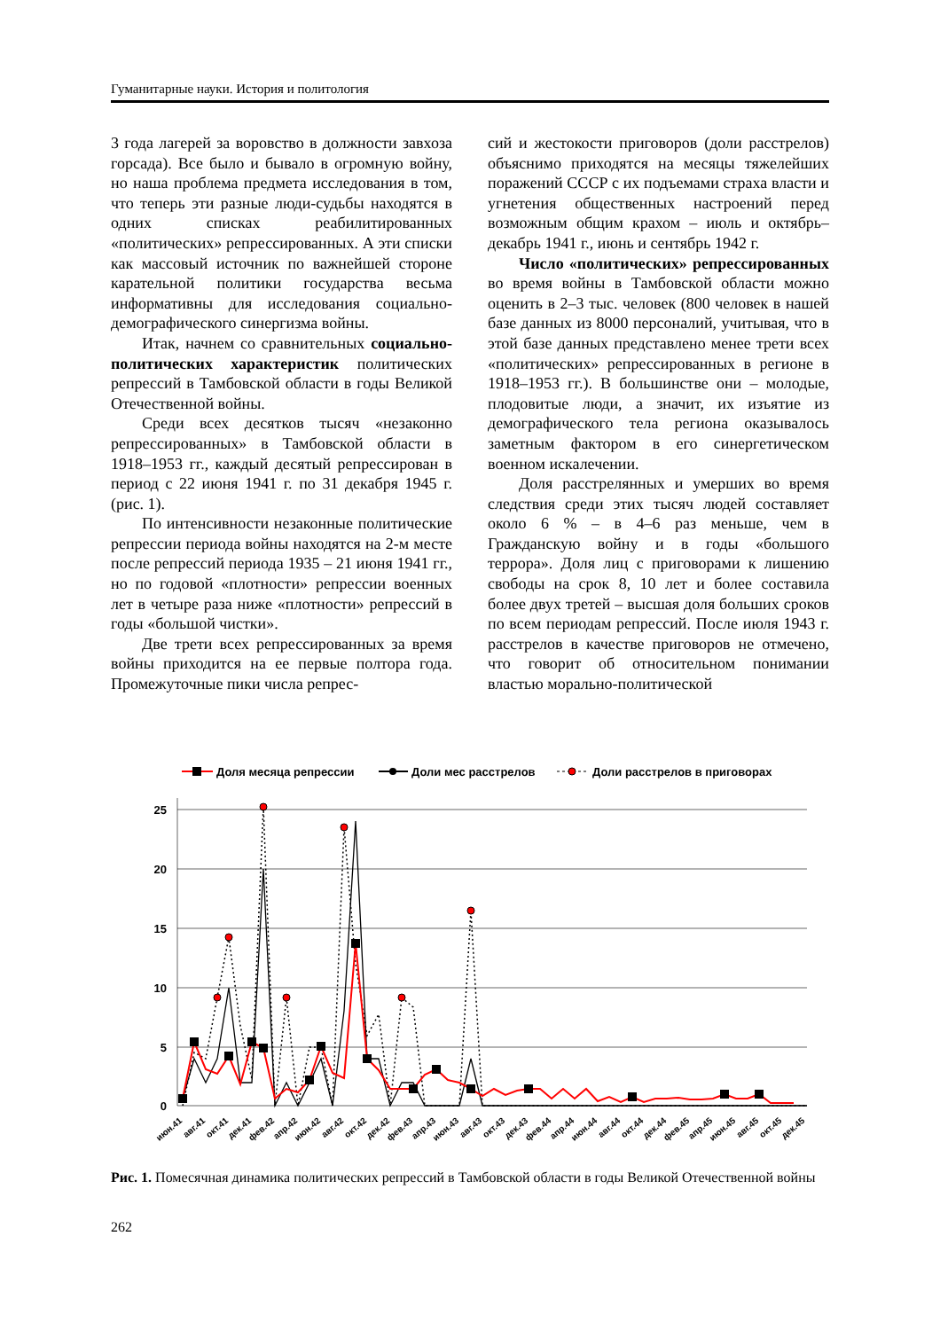Гуманитарные науки. История и политология
3 года лагерей за воровство в должности завхоза горсада). Все было и бывало в огромную войну, но наша проблема предмета исследования в том, что теперь эти разные люди-судьбы находятся в одних списках реабилитированных «политических» репрессированных. А эти списки как массовый источник по важнейшей стороне карательной политики государства весьма информативны для исследования социально-демографического синергизма войны.
Итак, начнем со сравнительных социально-политических характеристик политических репрессий в Тамбовской области в годы Великой Отечественной войны.
Среди всех десятков тысяч «незаконно репрессированных» в Тамбовской области в 1918–1953 гг., каждый десятый репрессирован в период с 22 июня 1941 г. по 31 декабря 1945 г. (рис. 1).
По интенсивности незаконные политические репрессии периода войны находятся на 2-м месте после репрессий периода 1935 – 21 июня 1941 гг., но по годовой «плотности» репрессии военных лет в четыре раза ниже «плотности» репрессий в годы «большой чистки».
Две трети всех репрессированных за время войны приходится на ее первые полтора года. Промежуточные пики числа репрес-
сий и жестокости приговоров (доли расстрелов) объяснимо приходятся на месяцы тяжелейших поражений СССР с их подъемами страха власти и угнетения общественных настроений перед возможным общим крахом – июль и октябрь–декабрь 1941 г., июнь и сентябрь 1942 г.
Число «политических» репрессированных во время войны в Тамбовской области можно оценить в 2–3 тыс. человек (800 человек в нашей базе данных из 8000 персоналий, учитывая, что в этой базе данных представлено менее трети всех «политических» репрессированных в регионе в 1918–1953 гг.). В большинстве они – молодые, плодовитые люди, а значит, их изъятие из демографического тела региона оказывалось заметным фактором в его синергетическом военном искалечении.
Доля расстрелянных и умерших во время следствия среди этих тысяч людей составляет около 6 % – в 4–6 раз меньше, чем в Гражданскую войну и в годы «большого террора». Доля лиц с приговорами к лишению свободы на срок 8, 10 лет и более составила более двух третей – высшая доля больших сроков по всем периодам репрессий. После июля 1943 г. расстрелов в качестве приговоров не отмечено, что говорит об относительном понимании властью морально-политической
Доля месяца репрессии
Доли мес расстрелов
Доли расстрелов в приговорах
25
20
15
10
5
0
июн.41
авг.41
окт.41
дек.41
фев.42
апр.42
июн.42
авг.42
окт.42
дек.42
фев.43
апр.43
июн.43
авг.43
окт.43
дек.43
фев.44
апр.44
июн.44
авг.44
окт.44
дек.44
фев.45
апр.45
июн.45
авг.45
окт.45
дек.45
Рис. 1. Помесячная динамика политических репрессий в Тамбовской области в годы Великой Отечественной войны
262